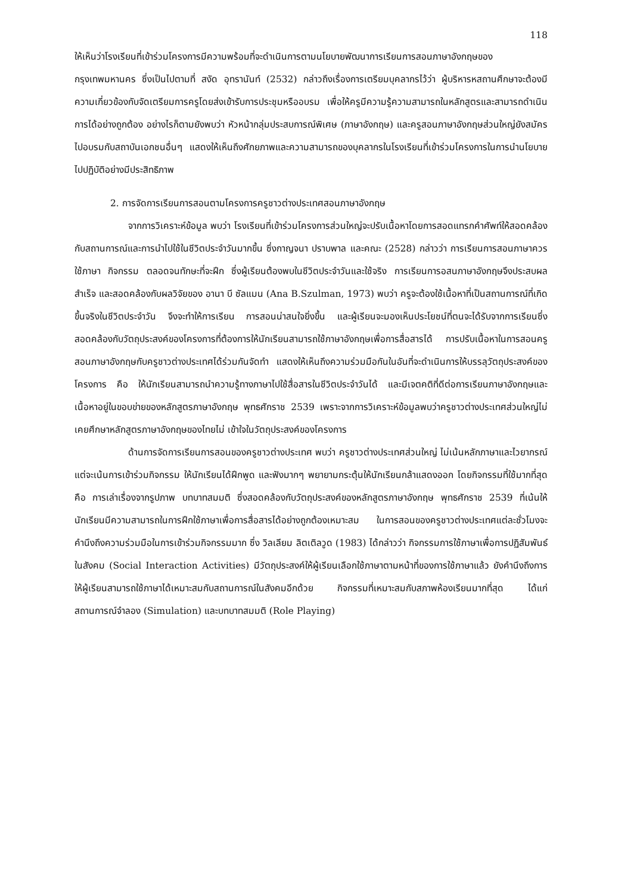118
ให้เห็นว่าโรงเรียนที่เข้าร่วมโครงการมีความพร้อมที่จะดำเนินการตามนโยบายพัฒนาการเรียนการสอนภาษาอังกฤษของกรุงเทพมหานคร ซึ่งเป็นไปตามที่ สงัด อุทรานันท์ (2532) กล่าวถึงเรื่องการเตรียมบุคลากรไว้ว่า ผู้บริหารหสถานศึกษาจะต้องมีความเกี่ยวข้องกับจัดเตรียมการครูโดยส่งเข้ารับการประชุมหรืออบรม เพื่อให้ครูมีความรู้ความสามารถในหลักสูตรและสามารถดำเนินการได้อย่างถูกต้อง อย่างไรก็ตามยังพบว่า หัวหน้ากลุ่มประสบการณ์พิเศษ (ภาษาอังกฤษ) และครูสอนภาษาอังกฤษส่วนใหญ่ยังสมัครไปอบรมกับสถาบันเอกชนอื่นๆ แสดงให้เห็นถึงศักยภาพและความสามารถของบุคลากรในโรงเรียนที่เข้าร่วมโครงการในการนำนโยบายไปปฏิบัติอย่างมีประสิทธิภาพ
2. การจัดการเรียนการสอนตามโครงการครูชาวต่างประเทศสอนภาษาอังกฤษ
จากการวิเคราะห์ข้อมูล พบว่า โรงเรียนที่เข้าร่วมโครงการส่วนใหญ่จะปรับเนื้อหาโดยการสอดแทรกคำศัพท์ให้สอดคล้องกับสถานการณ์และการนำไปใช้ในชีวิตประจำวันมากขึ้น ซึ่งกาญจนา ปราบพาล และคณะ (2528) กล่าวว่า การเรียนการสอนภาษาควรใช้ภาษา กิจกรรม ตลอดจนทักษะที่จะฝึก ซึ่งผู้เรียนต้องพบในชีวิตประจำวันและใช้จริง การเรียนการอสนภาษาอังกฤษจึงประสบผลสำเร็จ และสอดคล้องกับผลวิจัยของ อานา บี ซัลแมน (Ana B.Szulman, 1973) พบว่า ครูจะต้องใช้เนื้อหาที่เป็นสถานการณ์ที่เกิดขึ้นจริงในชีวิตประจำวัน จึงจะทำให้การเรียน การสอนน่าสนใจยิ่งขึ้น และผู้เรียนจะมองเห็นประโยชน์ที่ตนจะได้รับจากการเรียนซึ่งสอดคล้องกับวัตถุประสงค์ของโครงการที่ต้องการให้นักเรียนสามารถใช้ภาษาอังกฤษเพื่อการสื่อสารได้ การปรับเนื้อหาในการสอนครูสอนภาษาอังกฤษกับครูชาวต่างประเทศได้ร่วมกันจัดทำ แสดงให้เห็นถึงความร่วมมือกันในอันที่จะดำเนินการให้บรรลุวัตถุประสงค์ของโครงการ คือ ให้นักเรียนสามารถนำความรู้ทางภาษาไปใช้สื่อสารในชีวิตประจำวันได้ และมีเจตคติที่ดีต่อการเรียนภาษาอังกฤษและเนื้อหาอยู่ในขอบข่ายของหลักสูตรภาษาอังกฤษ พุทธศักราช 2539 เพราะจากการวิเคราะห์ข้อมูลพบว่าครูชาวต่างประเทศส่วนใหญ่ไม่เคยศึกษาหลักสูตรภาษาอังกฤษของไทยไม่ เข้าใจในวัตถุประสงค์ของโครงการ
ด้านการจัดการเรียนการสอนของครูชาวต่างประเทศ พบว่า ครูชาวต่างประเทศส่วนใหญ่ ไม่เน้นหลักภาษาและไวยากรณ์ แต่จะเน้นการเข้าร่วมกิจกรรม ให้นักเรียนได้ฝึกพูด และฟังมากๆ พยายามกระตุ้นให้นักเรียนกล้าแสดงออก โดยกิจกรรมที่ใช้มากที่สุด คือ การเล่าเรื่องจากรูปภาพ บทบาทสมมติ ซึ่งสอดคล้องกับวัตถุประสงค์ของหลักสูตรภาษาอังกฤษ พุทธศักราช 2539 ที่เน้นให้นักเรียนมีความสามารถในการฝึกใช้ภาษาเพื่อการสื่อสารได้อย่างถูกต้องเหมาะสม ในการสอนของครูชาวต่างประเทศแต่ละชั่วโมงจะคำนึงถึงความร่วมมือในการเข้าร่วมกิจกรรมมาก ซึ่ง วิลเลียม ลิตเติลวูด (1983) ได้กล่าวว่า กิจกรรมการใช้ภาษาเพื่อการปฏิสัมพันธ์ในสังคม (Social Interaction Activities) มีวัตถุประสงค์ให้ผู้เรียนเลือกใช้ภาษาตามหน้าที่ของการใช้ภาษาแล้ว ยังคำนึงถึงการให้ผู้เรียนสามารถใช้ภาษาได้เหมาะสมกับสถานการณ์ในสังคมอีกด้วย กิจกรรมที่เหมาะสมกับสภาพห้องเรียนมากที่สุด ได้แก่ สถานการณ์จำลอง (Simulation) และบทบาทสมมติ (Role Playing)